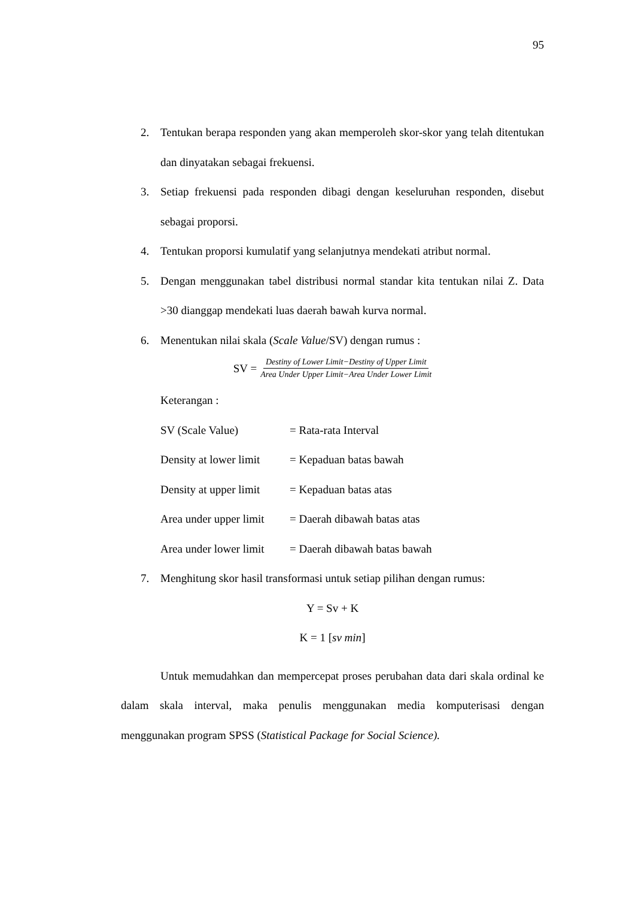95
2. Tentukan berapa responden yang akan memperoleh skor-skor yang telah ditentukan dan dinyatakan sebagai frekuensi.
3. Setiap frekuensi pada responden dibagi dengan keseluruhan responden, disebut sebagai proporsi.
4. Tentukan proporsi kumulatif yang selanjutnya mendekati atribut normal.
5. Dengan menggunakan tabel distribusi normal standar kita tentukan nilai Z. Data >30 dianggap mendekati luas daerah bawah kurva normal.
6. Menentukan nilai skala (Scale Value/SV) dengan rumus :
SV = Destiny of Lower Limit−Destiny of Upper Limit Area Under Upper Limit−Area Under Lower Limit
Keterangan :
SV (Scale Value) = Rata-rata Interval
Density at lower limit = Kepaduan batas bawah
Density at upper limit = Kepaduan batas atas
Area under upper limit = Daerah dibawah batas atas
Area under lower limit = Daerah dibawah batas bawah
7. Menghitung skor hasil transformasi untuk setiap pilihan dengan rumus:
Y = Sv + K
K = 1 [sv min]
Untuk memudahkan dan mempercepat proses perubahan data dari skala ordinal ke dalam skala interval, maka penulis menggunakan media komputerisasi dengan menggunakan program SPSS (Statistical Package for Social Science).